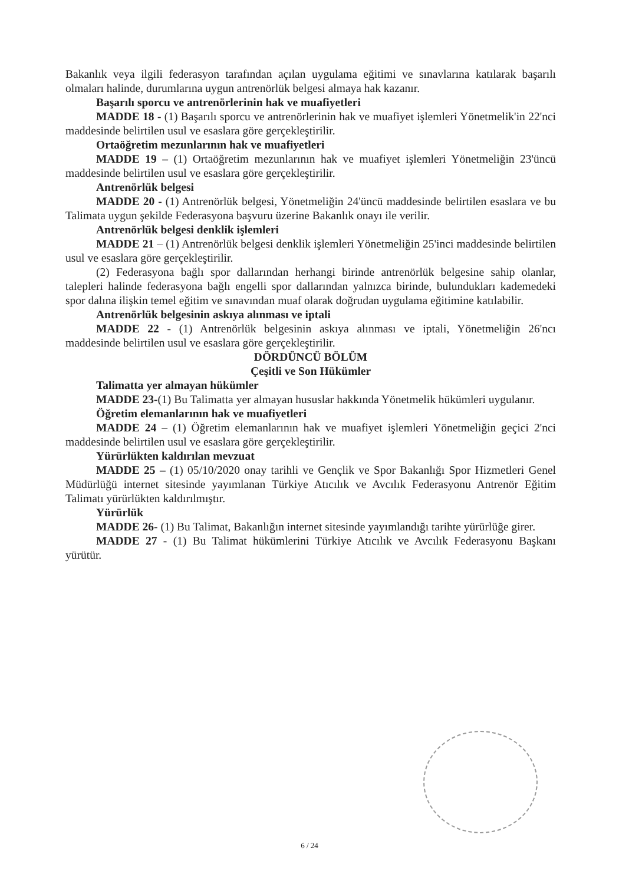Bakanlık veya ilgili federasyon tarafından açılan uygulama eğitimi ve sınavlarına katılarak başarılı olmaları halinde, durumlarına uygun antrenörlük belgesi almaya hak kazanır.
Başarılı sporcu ve antrenörlerinin hak ve muafiyetleri
MADDE 18 - (1) Başarılı sporcu ve antrenörlerinin hak ve muafiyet işlemleri Yönetmelik'in 22'nci maddesinde belirtilen usul ve esaslara göre gerçekleştirilir.
Ortaöğretim mezunlarının hak ve muafiyetleri
MADDE 19 – (1) Ortaöğretim mezunlarının hak ve muafiyet işlemleri Yönetmeliğin 23'üncü maddesinde belirtilen usul ve esaslara göre gerçekleştirilir.
Antrenörlük belgesi
MADDE 20 - (1) Antrenörlük belgesi, Yönetmeliğin 24'üncü maddesinde belirtilen esaslara ve bu Talimata uygun şekilde Federasyona başvuru üzerine Bakanlık onayı ile verilir.
Antrenörlük belgesi denklik işlemleri
MADDE 21 – (1) Antrenörlük belgesi denklik işlemleri Yönetmeliğin 25'inci maddesinde belirtilen usul ve esaslara göre gerçekleştirilir.
(2) Federasyona bağlı spor dallarından herhangi birinde antrenörlük belgesine sahip olanlar, talepleri halinde federasyona bağlı engelli spor dallarından yalnızca birinde, bulundukları kademedeki spor dalına ilişkin temel eğitim ve sınavından muaf olarak doğrudan uygulama eğitimine katılabilir.
Antrenörlük belgesinin askıya alınması ve iptali
MADDE 22 - (1) Antrenörlük belgesinin askıya alınması ve iptali, Yönetmeliğin 26'ncı maddesinde belirtilen usul ve esaslara göre gerçekleştirilir.
DÖRDÜNCÜ BÖLÜM
Çeşitli ve Son Hükümler
Talimatta yer almayan hükümler
MADDE 23-(1) Bu Talimatta yer almayan hususlar hakkında Yönetmelik hükümleri uygulanır.
Öğretim elemanlarının hak ve muafiyetleri
MADDE 24 – (1) Öğretim elemanlarının hak ve muafiyet işlemleri Yönetmeliğin geçici 2'nci maddesinde belirtilen usul ve esaslara göre gerçekleştirilir.
Yürürlükten kaldırılan mevzuat
MADDE 25 – (1) 05/10/2020 onay tarihli ve Gençlik ve Spor Bakanlığı Spor Hizmetleri Genel Müdürlüğü internet sitesinde yayımlanan Türkiye Atıcılık ve Avcılık Federasyonu Antrenör Eğitim Talimatı yürürlükten kaldırılmıştır.
Yürürlük
MADDE 26- (1) Bu Talimat, Bakanlığın internet sitesinde yayımlandığı tarihte yürürlüğe girer.
MADDE 27 - (1) Bu Talimat hükümlerini Türkiye Atıcılık ve Avcılık Federasyonu Başkanı yürütür.
6 / 24